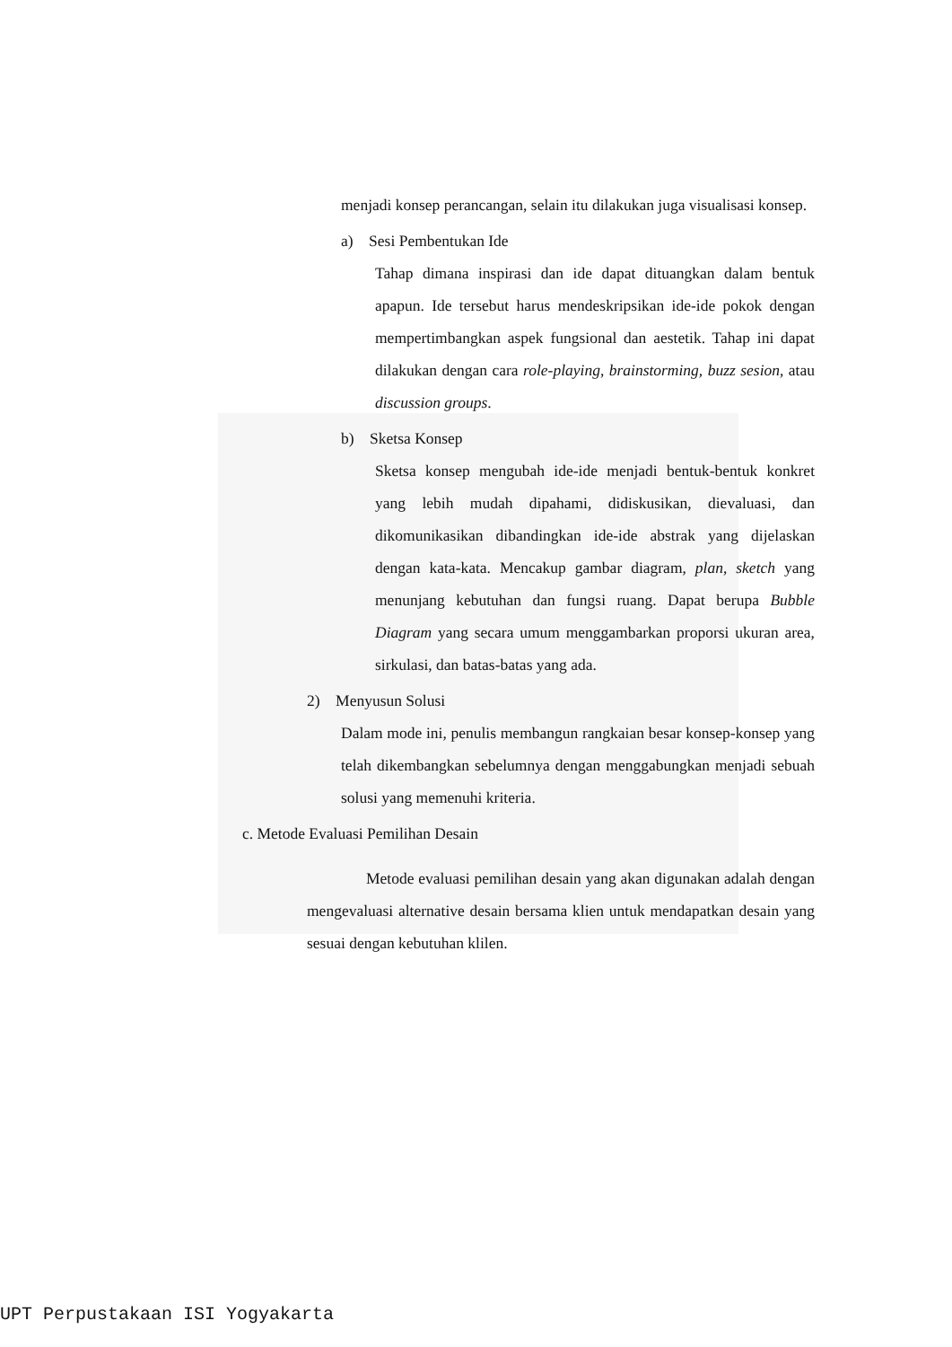menjadi konsep perancangan, selain itu dilakukan juga visualisasi konsep.
a) Sesi Pembentukan Ide
Tahap dimana inspirasi dan ide dapat dituangkan dalam bentuk apapun. Ide tersebut harus mendeskripsikan ide-ide pokok dengan mempertimbangkan aspek fungsional dan aestetik. Tahap ini dapat dilakukan dengan cara role-playing, brainstorming, buzz sesion, atau discussion groups.
b) Sketsa Konsep
Sketsa konsep mengubah ide-ide menjadi bentuk-bentuk konkret yang lebih mudah dipahami, didiskusikan, dievaluasi, dan dikomunikasikan dibandingkan ide-ide abstrak yang dijelaskan dengan kata-kata. Mencakup gambar diagram, plan, sketch yang menunjang kebutuhan dan fungsi ruang. Dapat berupa Bubble Diagram yang secara umum menggambarkan proporsi ukuran area, sirkulasi, dan batas-batas yang ada.
2) Menyusun Solusi
Dalam mode ini, penulis membangun rangkaian besar konsep-konsep yang telah dikembangkan sebelumnya dengan menggabungkan menjadi sebuah solusi yang memenuhi kriteria.
c. Metode Evaluasi Pemilihan Desain
Metode evaluasi pemilihan desain yang akan digunakan adalah dengan mengevaluasi alternative desain bersama klien untuk mendapatkan desain yang sesuai dengan kebutuhan klilen.
UPT Perpustakaan ISI Yogyakarta